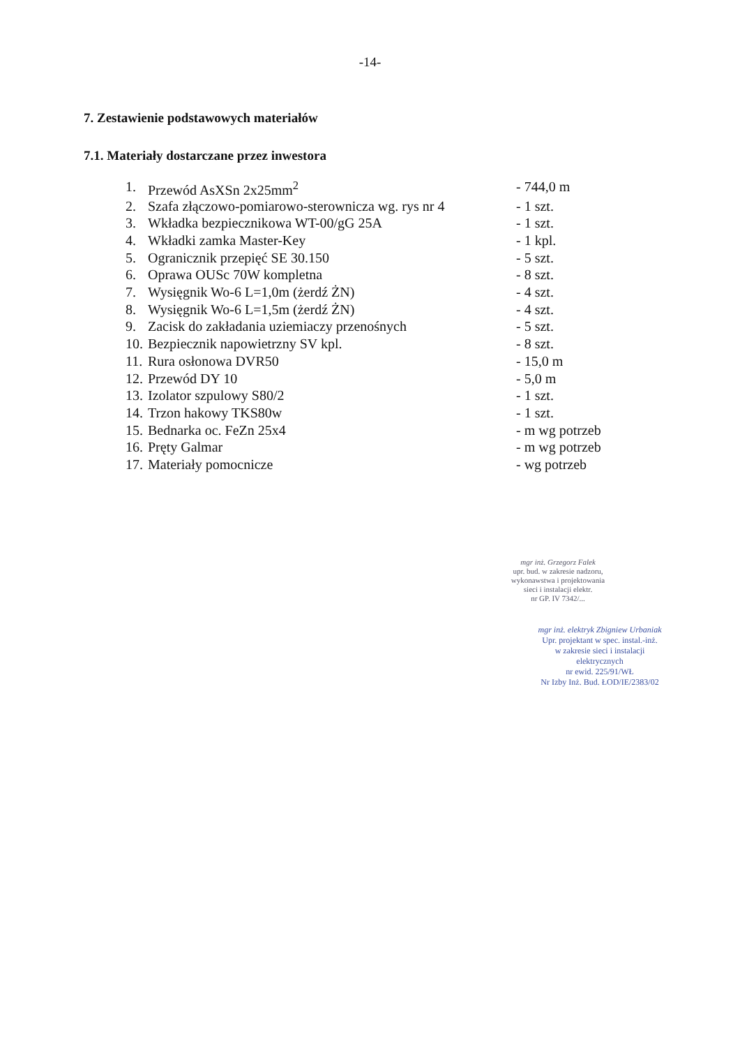-14-
7. Zestawienie podstawowych materiałów
7.1. Materiały dostarczane przez inwestora
| 1. | Przewód AsXSn 2x25mm<sup>2</sup> | - 744,0 m |
| 2. | Szafa złączowo-pomiarowo-sterownicza wg. rys nr 4 | - 1 szt. |
| 3. | Wkładka bezpiecznikowa WT-00/gG 25A | - 1 szt. |
| 4. | Wkładki zamka Master-Key | - 1 kpl. |
| 5. | Ogranicznik przepięć SE 30.150 | - 5 szt. |
| 6. | Oprawa OUSc 70W kompletna | - 8 szt. |
| 7. | Wysięgnik Wo-6 L=1,0m (żerdź ŻN) | - 4 szt. |
| 8. | Wysięgnik Wo-6 L=1,5m (żerdź ŻN) | - 4 szt. |
| 9. | Zacisk do zakładania uziemiaczy przenośnych | - 5 szt. |
| 10. | Bezpiecznik napowietrzny SV kpl. | - 8 szt. |
| 11. | Rura osłonowa DVR50 | - 15,0 m |
| 12. | Przewód DY 10 | - 5,0 m |
| 13. | Izolator szpulowy S80/2 | - 1 szt. |
| 14. | Trzon hakowy TKS80w | - 1 szt. |
| 15. | Bednarka oc. FeZn 25x4 | - m wg potrzeb |
| 16. | Pręty Galmar | - m wg potrzeb |
| 17. | Materiały pomocnicze | - wg potrzeb |
mgr inż. Grzegorz Falek
upr. bud. w zakresie nadzoru,
wykonawstwa i projektowania
sieci i instalacji elektr.
nr GP. IV 7342/...
mgr inż. elektryk Zbigniew Urbaniak
Upr. projektant w spec. instal.-inż.
w zakresie sieci i instalacji
elektrycznych
nr ewid. 225/91/WŁ
Nr Izby Inż. Bud. ŁOD/IE/2383/02